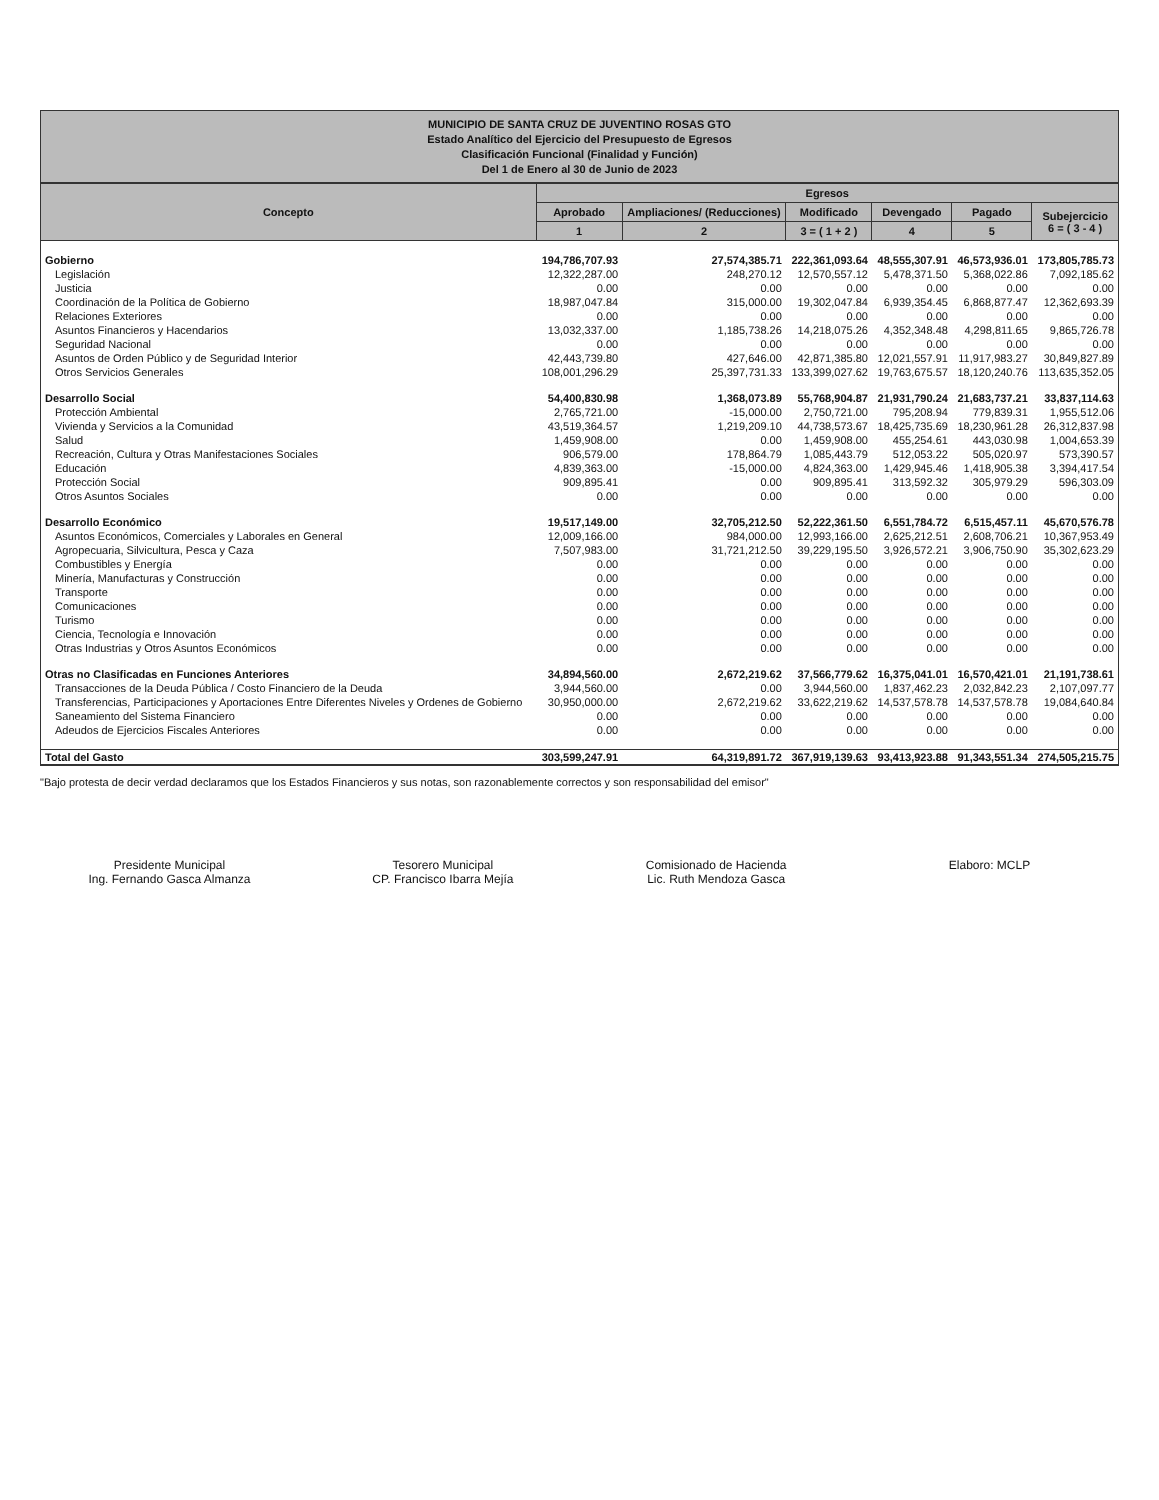MUNICIPIO DE SANTA CRUZ DE JUVENTINO ROSAS GTO
Estado Analítico del Ejercicio del Presupuesto de Egresos
Clasificación Funcional (Finalidad y Función)
Del 1 de Enero al 30 de Junio de 2023
| Concepto | Egresos | | | | | |
| --- | --- | --- | --- | --- | --- | --- |
| | Aprobado | Ampliaciones/ (Reducciones) | Modificado | Devengado | Pagado | Subejercicio 6 = ( 3 - 4 ) |
| | 1 | 2 | 3 = ( 1 + 2 ) | 4 | 5 | |
| Gobierno | 194,786,707.93 | 27,574,385.71 | 222,361,093.64 | 48,555,307.91 | 46,573,936.01 | 173,805,785.73 |
| Legislación | 12,322,287.00 | 248,270.12 | 12,570,557.12 | 5,478,371.50 | 5,368,022.86 | 7,092,185.62 |
| Justicia | 0.00 | 0.00 | 0.00 | 0.00 | 0.00 | 0.00 |
| Coordinación de la Política de Gobierno | 18,987,047.84 | 315,000.00 | 19,302,047.84 | 6,939,354.45 | 6,868,877.47 | 12,362,693.39 |
| Relaciones Exteriores | 0.00 | 0.00 | 0.00 | 0.00 | 0.00 | 0.00 |
| Asuntos Financieros y Hacendarios | 13,032,337.00 | 1,185,738.26 | 14,218,075.26 | 4,352,348.48 | 4,298,811.65 | 9,865,726.78 |
| Seguridad Nacional | 0.00 | 0.00 | 0.00 | 0.00 | 0.00 | 0.00 |
| Asuntos de Orden Público y de Seguridad Interior | 42,443,739.80 | 427,646.00 | 42,871,385.80 | 12,021,557.91 | 11,917,983.27 | 30,849,827.89 |
| Otros Servicios Generales | 108,001,296.29 | 25,397,731.33 | 133,399,027.62 | 19,763,675.57 | 18,120,240.76 | 113,635,352.05 |
| Desarrollo Social | 54,400,830.98 | 1,368,073.89 | 55,768,904.87 | 21,931,790.24 | 21,683,737.21 | 33,837,114.63 |
| Protección Ambiental | 2,765,721.00 | -15,000.00 | 2,750,721.00 | 795,208.94 | 779,839.31 | 1,955,512.06 |
| Vivienda y Servicios a la Comunidad | 43,519,364.57 | 1,219,209.10 | 44,738,573.67 | 18,425,735.69 | 18,230,961.28 | 26,312,837.98 |
| Salud | 1,459,908.00 | 0.00 | 1,459,908.00 | 455,254.61 | 443,030.98 | 1,004,653.39 |
| Recreación, Cultura y Otras Manifestaciones Sociales | 906,579.00 | 178,864.79 | 1,085,443.79 | 512,053.22 | 505,020.97 | 573,390.57 |
| Educación | 4,839,363.00 | -15,000.00 | 4,824,363.00 | 1,429,945.46 | 1,418,905.38 | 3,394,417.54 |
| Protección Social | 909,895.41 | 0.00 | 909,895.41 | 313,592.32 | 305,979.29 | 596,303.09 |
| Otros Asuntos Sociales | 0.00 | 0.00 | 0.00 | 0.00 | 0.00 | 0.00 |
| Desarrollo Económico | 19,517,149.00 | 32,705,212.50 | 52,222,361.50 | 6,551,784.72 | 6,515,457.11 | 45,670,576.78 |
| Asuntos Económicos, Comerciales y Laborales en General | 12,009,166.00 | 984,000.00 | 12,993,166.00 | 2,625,212.51 | 2,608,706.21 | 10,367,953.49 |
| Agropecuaria, Silvicultura, Pesca y Caza | 7,507,983.00 | 31,721,212.50 | 39,229,195.50 | 3,926,572.21 | 3,906,750.90 | 35,302,623.29 |
| Combustibles y Energía | 0.00 | 0.00 | 0.00 | 0.00 | 0.00 | 0.00 |
| Minería, Manufacturas y Construcción | 0.00 | 0.00 | 0.00 | 0.00 | 0.00 | 0.00 |
| Transporte | 0.00 | 0.00 | 0.00 | 0.00 | 0.00 | 0.00 |
| Comunicaciones | 0.00 | 0.00 | 0.00 | 0.00 | 0.00 | 0.00 |
| Turismo | 0.00 | 0.00 | 0.00 | 0.00 | 0.00 | 0.00 |
| Ciencia, Tecnología e Innovación | 0.00 | 0.00 | 0.00 | 0.00 | 0.00 | 0.00 |
| Otras Industrias y Otros Asuntos Económicos | 0.00 | 0.00 | 0.00 | 0.00 | 0.00 | 0.00 |
| Otras no Clasificadas en Funciones Anteriores | 34,894,560.00 | 2,672,219.62 | 37,566,779.62 | 16,375,041.01 | 16,570,421.01 | 21,191,738.61 |
| Transacciones de la Deuda Pública / Costo Financiero de la Deuda | 3,944,560.00 | 0.00 | 3,944,560.00 | 1,837,462.23 | 2,032,842.23 | 2,107,097.77 |
| Transferencias, Participaciones y Aportaciones Entre Diferentes Niveles y Ordenes de Gobierno | 30,950,000.00 | 2,672,219.62 | 33,622,219.62 | 14,537,578.78 | 14,537,578.78 | 19,084,640.84 |
| Saneamiento del Sistema Financiero | 0.00 | 0.00 | 0.00 | 0.00 | 0.00 | 0.00 |
| Adeudos de Ejercicios Fiscales Anteriores | 0.00 | 0.00 | 0.00 | 0.00 | 0.00 | 0.00 |
| Total del Gasto | 303,599,247.91 | 64,319,891.72 | 367,919,139.63 | 93,413,923.88 | 91,343,551.34 | 274,505,215.75 |
"Bajo protesta de decir verdad declaramos que los Estados Financieros y sus notas, son razonablemente correctos y son responsabilidad del emisor"
Presidente Municipal
Ing. Fernando Gasca Almanza
Tesorero Municipal
CP. Francisco Ibarra Mejía
Comisionado de Hacienda
Lic. Ruth Mendoza Gasca
Elaboro: MCLP